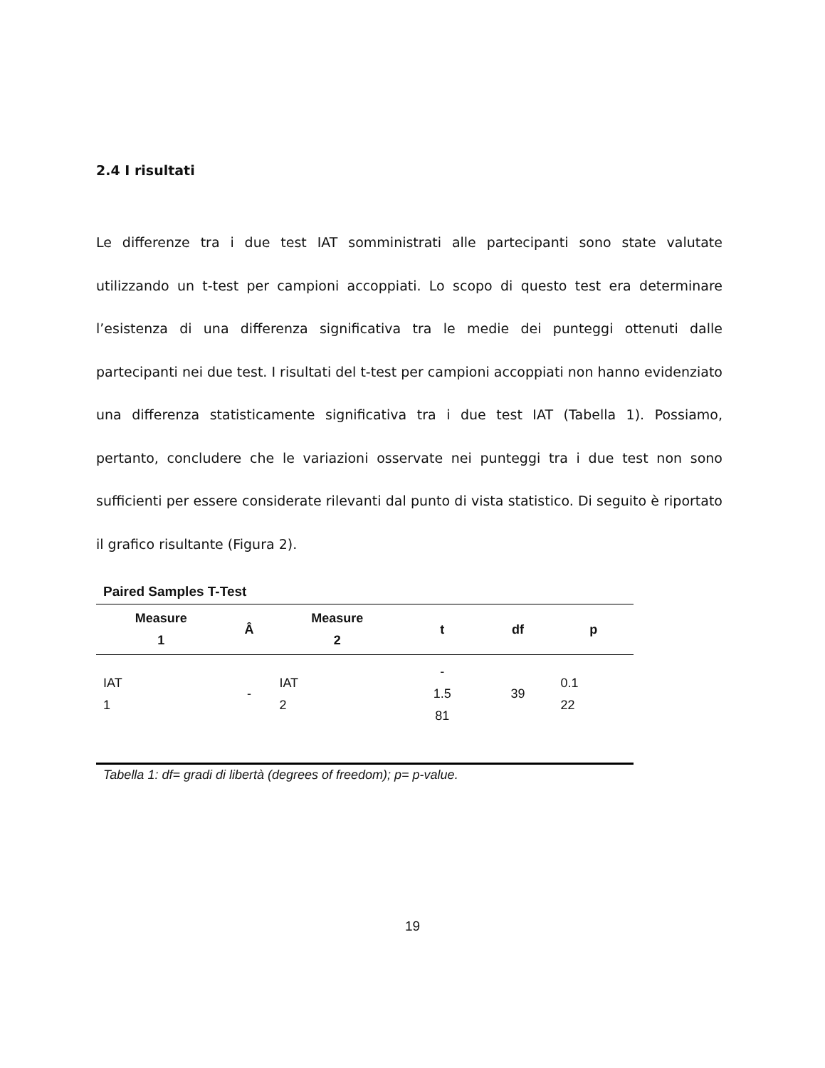2.4 I risultati
Le differenze tra i due test IAT somministrati alle partecipanti sono state valutate utilizzando un t-test per campioni accoppiati. Lo scopo di questo test era determinare l’esistenza di una differenza significativa tra le medie dei punteggi ottenuti dalle partecipanti nei due test. I risultati del t-test per campioni accoppiati non hanno evidenziato una differenza statisticamente significativa tra i due test IAT (Tabella 1). Possiamo, pertanto, concludere che le variazioni osservate nei punteggi tra i due test non sono sufficienti per essere considerate rilevanti dal punto di vista statistico. Di seguito è riportato il grafico risultante (Figura 2).
Paired Samples T-Test
| Measure 1 | Â | Measure 2 | t | df | p |
| --- | --- | --- | --- | --- | --- |
| IAT 1 | - | IAT 2 | - 1.5 81 | 39 | 0.1 22 |
Tabella 1: df= gradi di libertà (degrees of freedom); p= p-value.
19